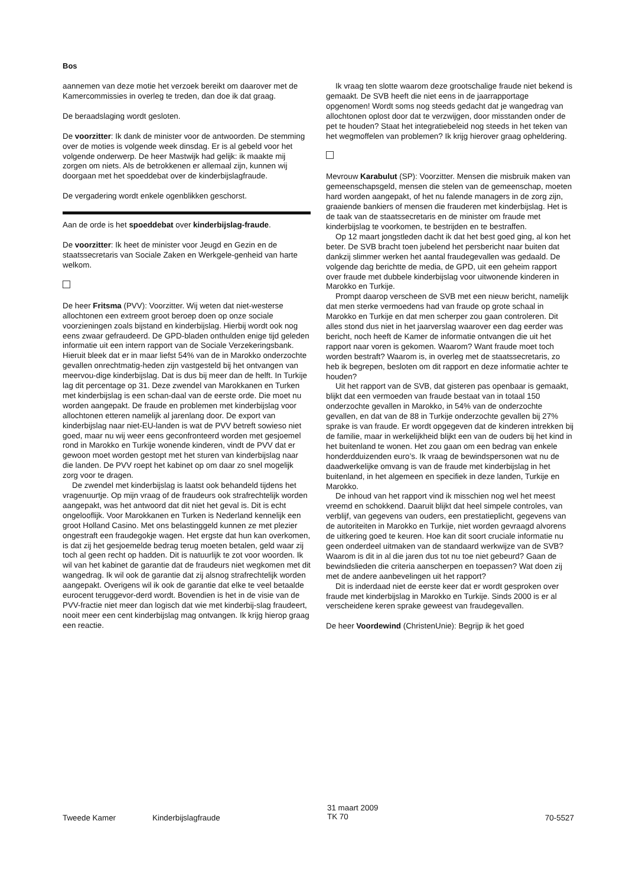Bos
aannemen van deze motie het verzoek bereikt om daarover met de Kamercommissies in overleg te treden, dan doe ik dat graag.
De beraadslaging wordt gesloten.
De voorzitter: Ik dank de minister voor de antwoorden. De stemming over de moties is volgende week dinsdag. Er is al gebeld voor het volgende onderwerp. De heer Mastwijk had gelijk: ik maakte mij zorgen om niets. Als de betrokkenen er allemaal zijn, kunnen wij doorgaan met het spoeddebat over de kinderbijslagfraude.
De vergadering wordt enkele ogenblikken geschorst.
Aan de orde is het spoeddebat over kinderbijslag-fraude.
De voorzitter: Ik heet de minister voor Jeugd en Gezin en de staatssecretaris van Sociale Zaken en Werkgele-genheid van harte welkom.
De heer Fritsma (PVV): Voorzitter. Wij weten dat niet-westerse allochtonen een extreem groot beroep doen op onze sociale voorzieningen zoals bijstand en kinderbijslag. Hierbij wordt ook nog eens zwaar gefraudeerd. De GPD-bladen onthulden enige tijd geleden informatie uit een intern rapport van de Sociale Verzekeringsbank. Hieruit bleek dat er in maar liefst 54% van de in Marokko onderzochte gevallen onrechtmatig-heden zijn vastgesteld bij het ontvangen van meervou-dige kinderbijslag. Dat is dus bij meer dan de helft. In Turkije lag dit percentage op 31. Deze zwendel van Marokkanen en Turken met kinderbijslag is een schan-daal van de eerste orde. Die moet nu worden aangepakt. De fraude en problemen met kinderbijslag voor allochtonen etteren namelijk al jarenlang door. De export van kinderbijslag naar niet-EU-landen is wat de PVV betreft sowieso niet goed, maar nu wij weer eens geconfronteerd worden met gesjoemel rond in Marokko en Turkije wonende kinderen, vindt de PVV dat er gewoon moet worden gestopt met het sturen van kinderbijslag naar die landen. De PVV roept het kabinet op om daar zo snel mogelijk zorg voor te dragen.
De zwendel met kinderbijslag is laatst ook behandeld tijdens het vragenuurtje. Op mijn vraag of de fraudeurs ook strafrechtelijk worden aangepakt, was het antwoord dat dit niet het geval is. Dit is echt ongelooflijk. Voor Marokkanen en Turken is Nederland kennelijk een groot Holland Casino. Met ons belastinggeld kunnen ze met plezier ongestraft een fraudegokje wagen. Het ergste dat hun kan overkomen, is dat zij het gesjoemelde bedrag terug moeten betalen, geld waar zij toch al geen recht op hadden. Dit is natuurlijk te zot voor woorden. Ik wil van het kabinet de garantie dat de fraudeurs niet wegkomen met dit wangedrag. Ik wil ook de garantie dat zij alsnog strafrechtelijk worden aangepakt. Overigens wil ik ook de garantie dat elke te veel betaalde eurocent teruggevor-derd wordt. Bovendien is het in de visie van de PVV-fractie niet meer dan logisch dat wie met kinderbij-slag fraudeert, nooit meer een cent kinderbijslag mag ontvangen. Ik krijg hierop graag een reactie.
Ik vraag ten slotte waarom deze grootschalige fraude niet bekend is gemaakt. De SVB heeft die niet eens in de jaarrapportage opgenomen! Wordt soms nog steeds gedacht dat je wangedrag van allochtonen oplost door dat te verzwijgen, door misstanden onder de pet te houden? Staat het integratiebeleid nog steeds in het teken van het wegmoffelen van problemen? Ik krijg hierover graag opheldering.
Mevrouw Karabulut (SP): Voorzitter. Mensen die misbruik maken van gemeenschapsgeld, mensen die stelen van de gemeenschap, moeten hard worden aangepakt, of het nu falende managers in de zorg zijn, graaiende bankiers of mensen die frauderen met kinderbijslag. Het is de taak van de staatssecretaris en de minister om fraude met kinderbijslag te voorkomen, te bestrijden en te bestraffen.
Op 12 maart jongstleden dacht ik dat het best goed ging, al kon het beter. De SVB bracht toen jubelend het persbericht naar buiten dat dankzij slimmer werken het aantal fraudegevallen was gedaald. De volgende dag berichtte de media, de GPD, uit een geheim rapport over fraude met dubbele kinderbijslag voor uitwonende kinderen in Marokko en Turkije.
Prompt daarop verscheen de SVB met een nieuw bericht, namelijk dat men sterke vermoedens had van fraude op grote schaal in Marokko en Turkije en dat men scherper zou gaan controleren. Dit alles stond dus niet in het jaarverslag waarover een dag eerder was bericht, noch heeft de Kamer de informatie ontvangen die uit het rapport naar voren is gekomen. Waarom? Want fraude moet toch worden bestraft? Waarom is, in overleg met de staatssecretaris, zo heb ik begrepen, besloten om dit rapport en deze informatie achter te houden?
Uit het rapport van de SVB, dat gisteren pas openbaar is gemaakt, blijkt dat een vermoeden van fraude bestaat van in totaal 150 onderzochte gevallen in Marokko, in 54% van de onderzochte gevallen, en dat van de 88 in Turkije onderzochte gevallen bij 27% sprake is van fraude. Er wordt opgegeven dat de kinderen intrekken bij de familie, maar in werkelijkheid blijkt een van de ouders bij het kind in het buitenland te wonen. Het zou gaan om een bedrag van enkele honderdduizenden euro’s. Ik vraag de bewindspersonen wat nu de daadwerkelijke omvang is van de fraude met kinderbijslag in het buitenland, in het algemeen en specifiek in deze landen, Turkije en Marokko.
De inhoud van het rapport vind ik misschien nog wel het meest vreemd en schokkend. Daaruit blijkt dat heel simpele controles, van verblijf, van gegevens van ouders, een prestatieplicht, gegevens van de autoriteiten in Marokko en Turkije, niet worden gevraagd alvorens de uitkering goed te keuren. Hoe kan dit soort cruciale informatie nu geen onderdeel uitmaken van de standaard werkwijze van de SVB? Waarom is dit in al die jaren dus tot nu toe niet gebeurd? Gaan de bewindslieden die criteria aanscherpen en toepassen? Wat doen zij met de andere aanbevelingen uit het rapport?
Dit is inderdaad niet de eerste keer dat er wordt gesproken over fraude met kinderbijslag in Marokko en Turkije. Sinds 2000 is er al verscheidene keren sprake geweest van fraudegevallen.
De heer Voordewind (ChristenUnie): Begrijp ik het goed
Tweede Kamer Kinderbijslagfraude
31 maart 2009
TK 70
70-5527